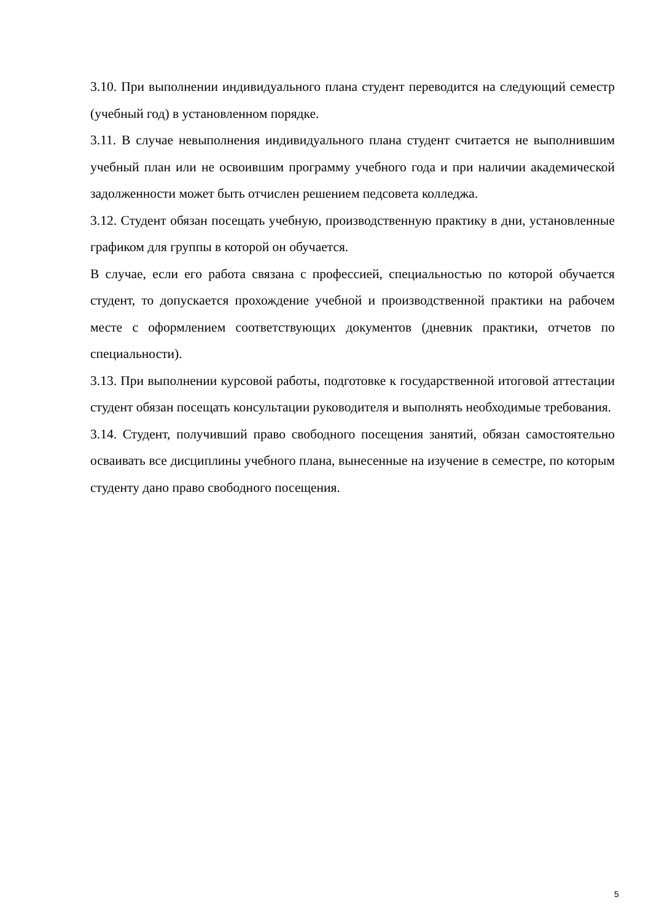3.10. При выполнении индивидуального плана студент переводится на следующий семестр (учебный год) в установленном порядке.
3.11. В случае невыполнения индивидуального плана студент считается не выполнившим учебный план или не освоившим программу учебного года и при наличии академической задолженности может быть отчислен решением педсовета колледжа.
3.12. Студент обязан посещать учебную, производственную практику в дни, установленные графиком для группы в которой он обучается.
В случае, если его работа связана с профессией, специальностью по которой обучается студент, то допускается прохождение учебной и производственной практики на рабочем месте с оформлением соответствующих документов (дневник практики, отчетов по специальности).
3.13. При выполнении курсовой работы, подготовке к государственной итоговой аттестации студент обязан посещать консультации руководителя и выполнять необходимые требования.
3.14. Студент, получивший право свободного посещения занятий, обязан самостоятельно осваивать все дисциплины учебного плана, вынесенные на изучение в семестре, по которым студенту дано право свободного посещения.
5